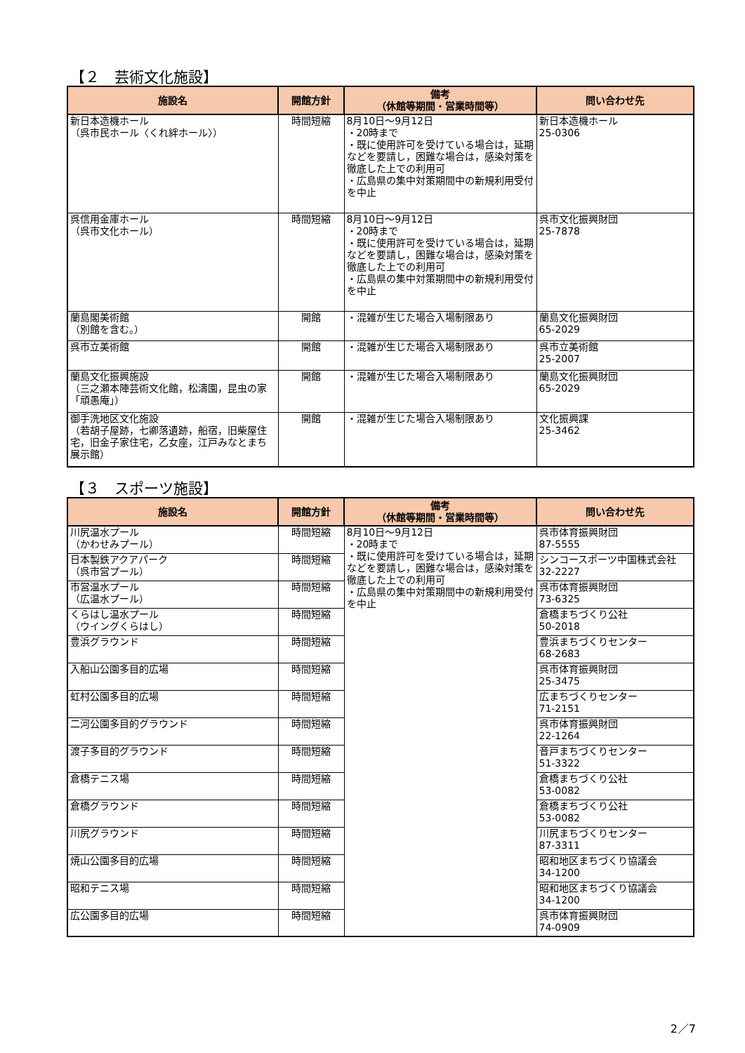【２　芸術文化施設】
| 施設名 | 開館方針 | 備考 （休館等期間・営業時間等） | 問い合わせ先 |
| --- | --- | --- | --- |
| 新日本造機ホール （呉市民ホール〈くれ絆ホール〉） | 時間短縮 | 8月10日～9月12日 ・20時まで ・既に使用許可を受けている場合は，延期などを要請し，困難な場合は，感染対策を徹底した上での利用可 ・広島県の集中対策期間中の新規利用受付を中止 | 新日本造機ホール 25-0306 |
| 呉信用金庫ホール （呉市文化ホール） | 時間短縮 | 8月10日～9月12日 ・20時まで ・既に使用許可を受けている場合は，延期などを要請し，困難な場合は，感染対策を徹底した上での利用可 ・広島県の集中対策期間中の新規利用受付を中止 | 呉市文化振興財団 25-7878 |
| 蘭島閣美術館 （別館を含む。） | 開館 | ・混雑が生じた場合入場制限あり | 蘭島文化振興財団 65-2029 |
| 呉市立美術館 | 開館 | ・混雑が生じた場合入場制限あり | 呉市立美術館 25-2007 |
| 蘭島文化振興施設 （三之瀬本陣芸術文化館，松濤園，昆虫の家「頑愚庵」） | 開館 | ・混雑が生じた場合入場制限あり | 蘭島文化振興財団 65-2029 |
| 御手洗地区文化施設 （若胡子屋跡，七卿落遺跡，船宿，旧柴屋住宅，旧金子家住宅，乙女座，江戸みなとまち展示館） | 開館 | ・混雑が生じた場合入場制限あり | 文化振興課 25-3462 |
【３　スポーツ施設】
| 施設名 | 開館方針 | 備考 （休館等期間・営業時間等） | 問い合わせ先 |
| --- | --- | --- | --- |
| 川尻温水プール （かわせみプール） | 時間短縮 | 8月10日～9月12日 ・20時まで ・既に使用許可を受けている場合は，延期などを要請し，困難な場合は，感染対策を徹底した上での利用可 ・広島県の集中対策期間中の新規利用受付を中止 | 呉市体育振興財団 87-5555 |
| 日本製鉄アクアパーク （呉市営プール） | 時間短縮 | | シンコースポーツ中国株式会社 32-2227 |
| 市営温水プール （広温水プール） | 時間短縮 | | 呉市体育振興財団 73-6325 |
| くらはし温水プール （ウイングくらはし） | 時間短縮 | | 倉橋まちづくり公社 50-2018 |
| 豊浜グラウンド | 時間短縮 | | 豊浜まちづくりセンター 68-2683 |
| 入船山公園多目的広場 | 時間短縮 | | 呉市体育振興財団 25-3475 |
| 虹村公園多目的広場 | 時間短縮 | | 広まちづくりセンター 71-2151 |
| 二河公園多目的グラウンド | 時間短縮 | | 呉市体育振興財団 22-1264 |
| 渡子多目的グラウンド | 時間短縮 | | 音戸まちづくりセンター 51-3322 |
| 倉橋テニス場 | 時間短縮 | | 倉橋まちづくり公社 53-0082 |
| 倉橋グラウンド | 時間短縮 | | 倉橋まちづくり公社 53-0082 |
| 川尻グラウンド | 時間短縮 | | 川尻まちづくりセンター 87-3311 |
| 焼山公園多目的広場 | 時間短縮 | | 昭和地区まちづくり協議会 34-1200 |
| 昭和テニス場 | 時間短縮 | | 昭和地区まちづくり協議会 34-1200 |
| 広公園多目的広場 | 時間短縮 | | 呉市体育振興財団 74-0909 |
2／7